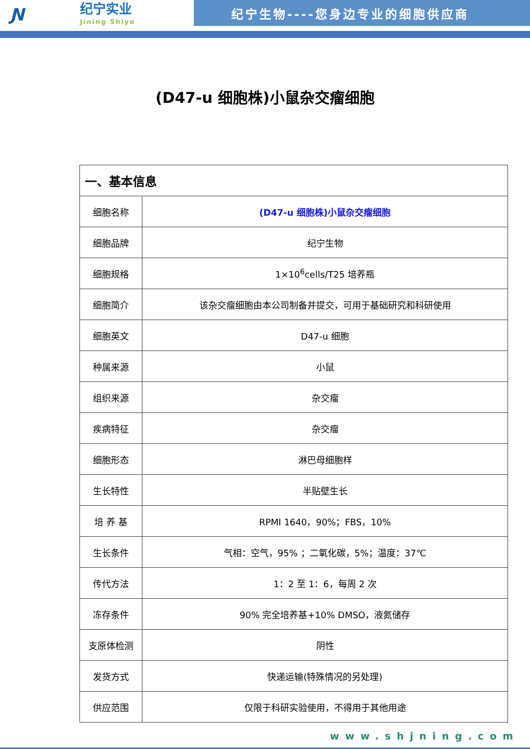Ɲ
纪宁实业
Jining Shiye
纪宁生物----您身边专业的细胞供应商
(D47-u 细胞株)小鼠杂交瘤细胞
| 一、基本信息 | |
| --- | --- |
| 细胞名称 | (D47-u 细胞株)小鼠杂交瘤细胞 |
| 细胞品牌 | 纪宁生物 |
| 细胞规格 | 1×10<sup>6</sup>cells/T25 培养瓶 |
| 细胞简介 | 该杂交瘤细胞由本公司制备并提交，可用于基础研究和科研使用 |
| 细胞英文 | D47-u 细胞 |
| 种属来源 | 小鼠 |
| 组织来源 | 杂交瘤 |
| 疾病特征 | 杂交瘤 |
| 细胞形态 | 淋巴母细胞样 |
| 生长特性 | 半贴壁生长 |
| 培 养 基 | RPMI 1640，90%；FBS，10% |
| 生长条件 | 气相：空气，95% ；二氧化碳，5%；温度：37℃ |
| 传代方法 | 1：2 至 1：6，每周 2 次 |
| 冻存条件 | 90% 完全培养基+10% DMSO，液氮储存 |
| 支原体检测 | 阴性 |
| 发货方式 | 快递运输(特殊情况的另处理) |
| 供应范围 | 仅限于科研实验使用，不得用于其他用途 |
www.shjning.com